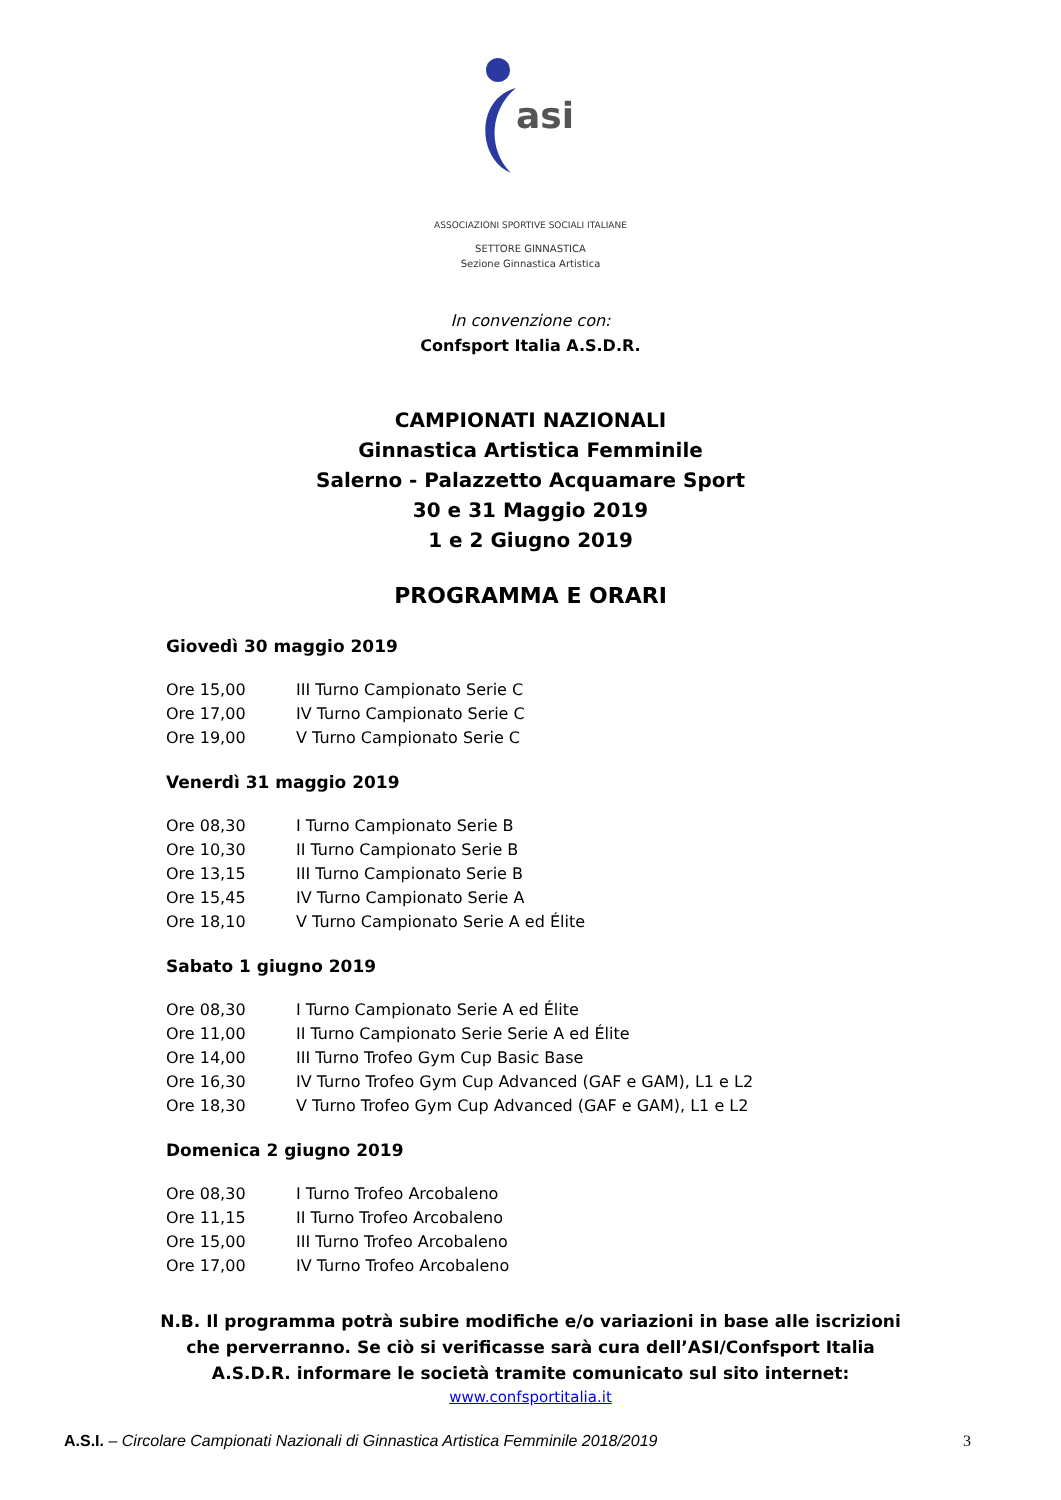asi
ASSOCIAZIONI SPORTIVE SOCIALI ITALIANE
SETTORE GINNASTICA
Sezione Ginnastica Artistica
In convenzione con:
Confsport Italia A.S.D.R.
CAMPIONATI NAZIONALI
Ginnastica Artistica Femminile
Salerno - Palazzetto Acquamare Sport
30 e 31 Maggio 2019
1 e 2 Giugno 2019
PROGRAMMA E ORARI
Giovedì 30 maggio 2019
| Ore 15,00 | III Turno Campionato Serie C |
| Ore 17,00 | IV Turno Campionato Serie C |
| Ore 19,00 | V Turno Campionato Serie C |
Venerdì 31 maggio 2019
| Ore 08,30 | I Turno Campionato Serie B |
| Ore 10,30 | II Turno Campionato Serie B |
| Ore 13,15 | III Turno Campionato Serie B |
| Ore 15,45 | IV Turno Campionato Serie A |
| Ore 18,10 | V Turno Campionato Serie A ed Élite |
Sabato 1 giugno 2019
| Ore 08,30 | I Turno Campionato Serie A ed Élite |
| Ore 11,00 | II Turno Campionato Serie Serie A ed Élite |
| Ore 14,00 | III Turno Trofeo Gym Cup Basic Base |
| Ore 16,30 | IV Turno Trofeo Gym Cup Advanced (GAF e GAM), L1 e L2 |
| Ore 18,30 | V Turno Trofeo Gym Cup Advanced (GAF e GAM), L1 e L2 |
Domenica 2 giugno 2019
| Ore 08,30 | I Turno Trofeo Arcobaleno |
| Ore 11,15 | II Turno Trofeo Arcobaleno |
| Ore 15,00 | III Turno Trofeo Arcobaleno |
| Ore 17,00 | IV Turno Trofeo Arcobaleno |
N.B. Il programma potrà subire modifiche e/o variazioni in base alle iscrizioni che perverranno. Se ciò si verificasse sarà cura dell’ASI/Confsport Italia A.S.D.R. informare le società tramite comunicato sul sito internet:
www.confsportitalia.it
A.S.I. – Circolare Campionati Nazionali di Ginnastica Artistica Femminile 2018/2019 3